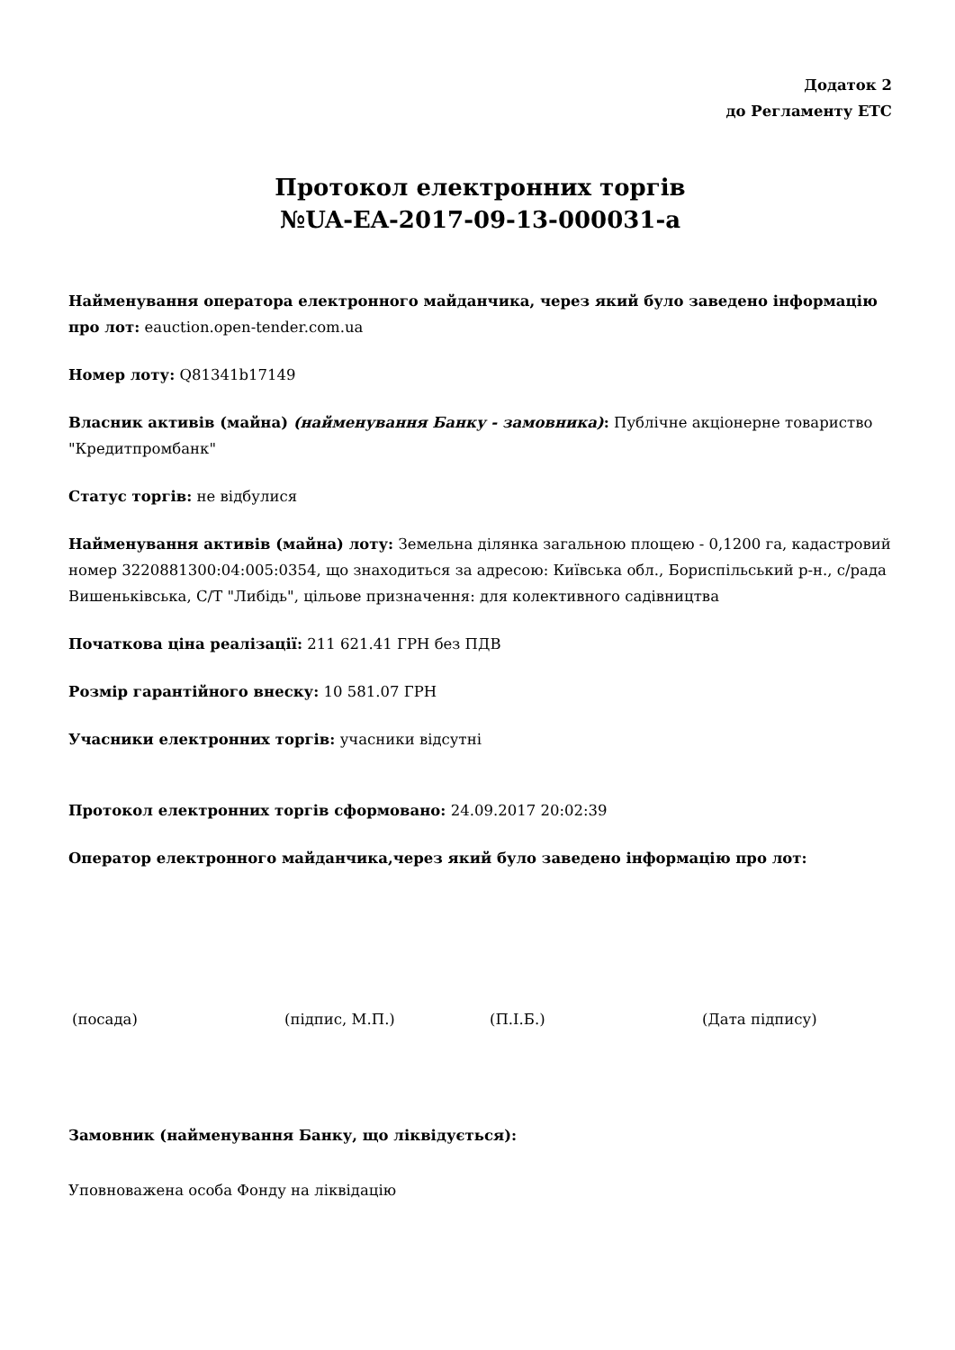Додаток 2
до Регламенту ЕТС
Протокол електронних торгів
№UA-EA-2017-09-13-000031-a
Найменування оператора електронного майданчика, через який було заведено інформацію про лот: eauction.open-tender.com.ua
Номер лоту: Q81341b17149
Власник активів (майна) (найменування Банку - замовника): Публічне акціонерне товариство "Кредитпромбанк"
Статус торгів: не відбулися
Найменування активів (майна) лоту: Земельна ділянка загальною площею - 0,1200 га, кадастровий номер 3220881300:04:005:0354, що знаходиться за адресою: Київська обл., Бориспільський р-н., с/рада Вишеньківська, С/Т "Либідь", цільове призначення: для колективного садівництва
Початкова ціна реалізації: 211 621.41 ГРН без ПДВ
Розмір гарантійного внеску: 10 581.07 ГРН
Учасники електронних торгів: учасники відсутні
Протокол електронних торгів сформовано: 24.09.2017 20:02:39
Оператор електронного майданчика,через який було заведено інформацію про лот:
(посада) (підпис, М.П.) (П.І.Б.) (Дата підпису)
Замовник (найменування Банку, що ліквідується):
Уповноважена особа Фонду на ліквідацію